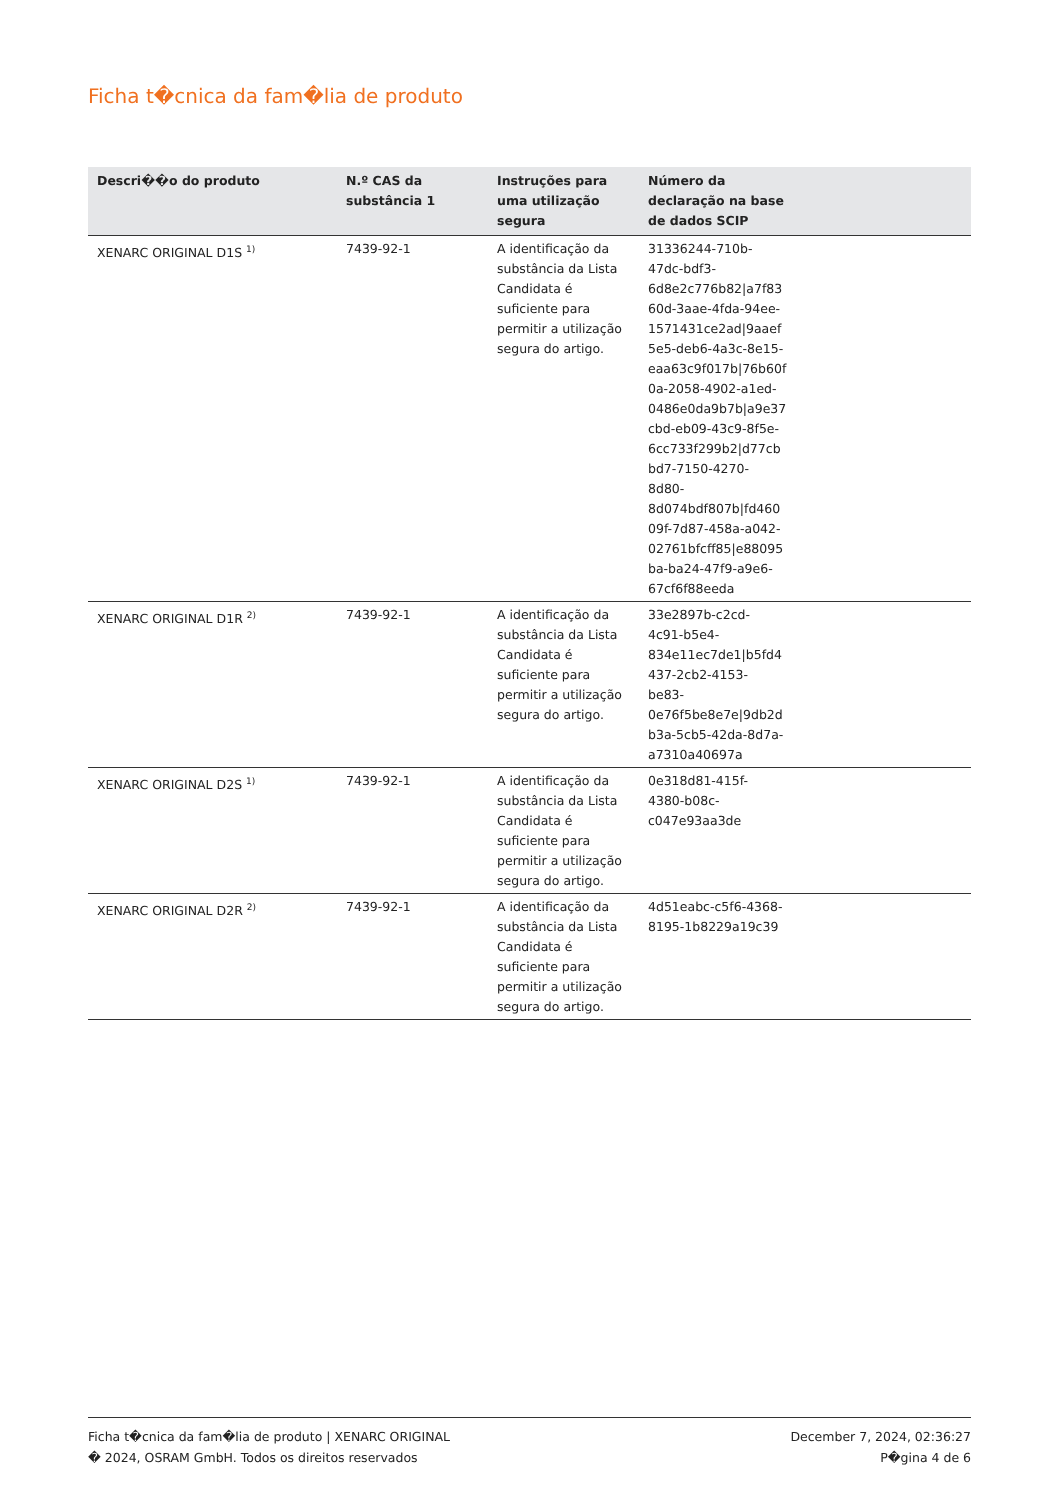Ficha t�cnica da fam�lia de produto
| Descri��o do produto | N.º CAS da substância 1 | Instruções para uma utilização segura | Número da declaração na base de dados SCIP | |
| --- | --- | --- | --- | --- |
| XENARC ORIGINAL D1S <sup>1)</sup> | 7439-92-1 | A identificação da substância da Lista Candidata é suficiente para permitir a utilização segura do artigo. | 31336244-710b- 47dc-bdf3- 6d8e2c776b82/a7f83 60d-3aae-4fda-94ee- 1571431ce2ad/9aaef 5e5-deb6-4a3c-8e15- eaa63c9f017b/76b60f 0a-2058-4902-a1ed- 0486e0da9b7b/a9e37 cbd-eb09-43c9-8f5e- 6cc733f299b2/d77cb bd7-7150-4270- 8d80- 8d074bdf807b/fd460 09f-7d87-458a-a042- 02761bfcff85/e88095 ba-ba24-47f9-a9e6- 67cf6f88eeda | |
| XENARC ORIGINAL D1R <sup>2)</sup> | 7439-92-1 | A identificação da substância da Lista Candidata é suficiente para permitir a utilização segura do artigo. | 33e2897b-c2cd- 4c91-b5e4- 834e11ec7de1/b5fd4 437-2cb2-4153- be83- 0e76f5be8e7e/9db2d b3a-5cb5-42da-8d7a- a7310a40697a | |
| XENARC ORIGINAL D2S <sup>1)</sup> | 7439-92-1 | A identificação da substância da Lista Candidata é suficiente para permitir a utilização segura do artigo. | 0e318d81-415f- 4380-b08c- c047e93aa3de | |
| XENARC ORIGINAL D2R <sup>2)</sup> | 7439-92-1 | A identificação da substância da Lista Candidata é suficiente para permitir a utilização segura do artigo. | 4d51eabc-c5f6-4368- 8195-1b8229a19c39 | |
Ficha t�cnica da fam�lia de produto | XENARC ORIGINAL
� 2024, OSRAM GmbH. Todos os direitos reservados
December 7, 2024, 02:36:27
P�gina 4 de 6